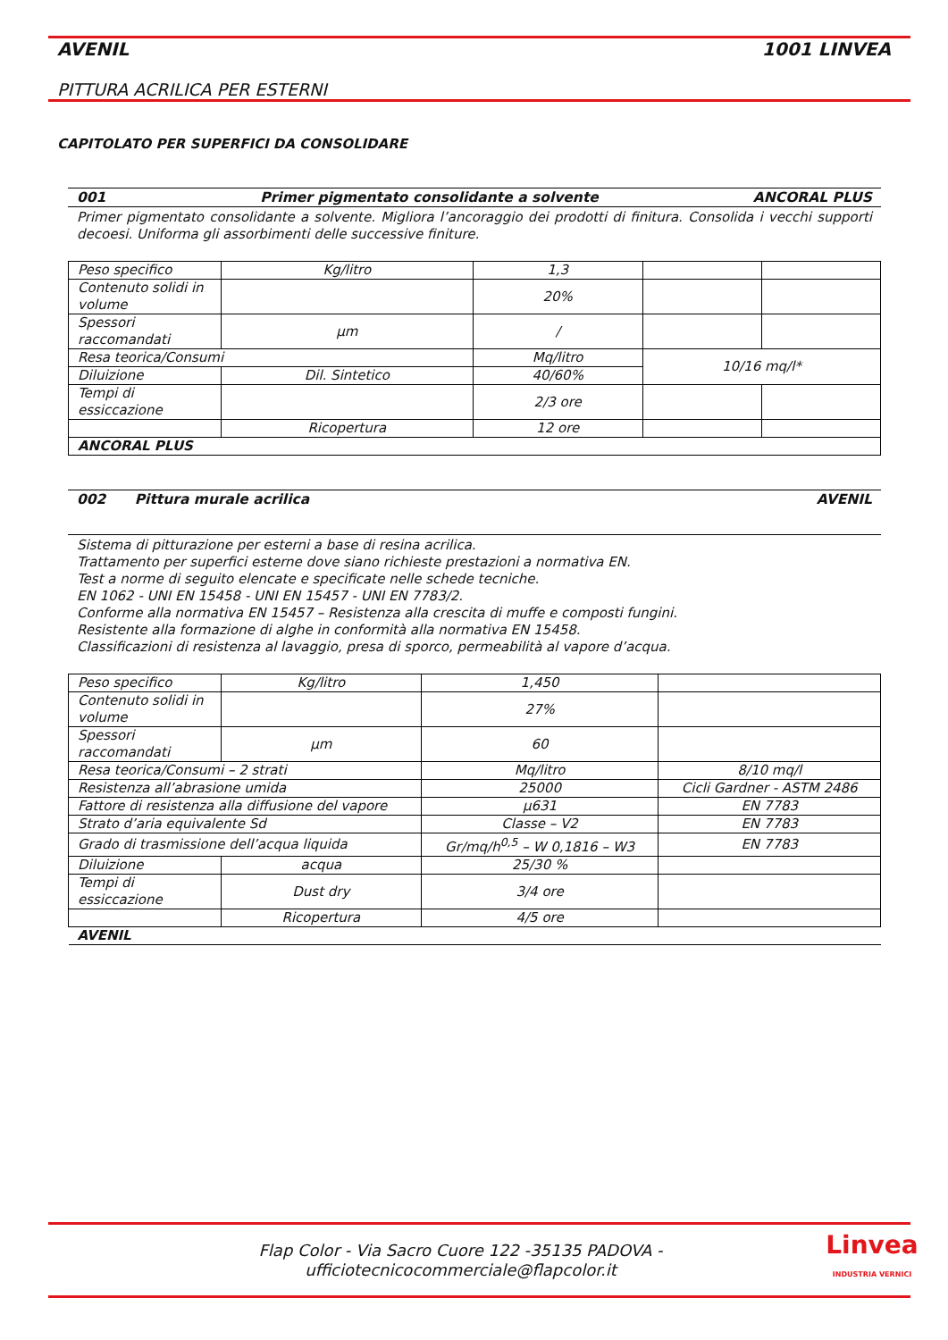AVENIL 1001 LINVEA
PITTURA ACRILICA PER ESTERNI
CAPITOLATO PER SUPERFICI DA CONSOLIDARE
001 Primer pigmentato consolidante a solvente ANCORAL PLUS
Primer pigmentato consolidante a solvente. Migliora l’ancoraggio dei prodotti di finitura. Consolida i vecchi supporti decoesi. Uniforma gli assorbimenti delle successive finiture.
| Peso specifico | Kg/litro | 1,3 | | |
| Contenuto solidi in volume | | 20% | | |
| Spessori raccomandati | µm | / | | |
| Resa teorica/Consumi | | Mq/litro | 10/16 mq/l* | |
| Diluizione | Dil. Sintetico | 40/60% | | |
| Tempi di essiccazione | | 2/3 ore | | |
| | Ricopertura | 12 ore | | |
| ANCORAL PLUS | | | | |
002 Pittura murale acrilica AVENIL
Sistema di pitturazione per esterni a base di resina acrilica.
Trattamento per superfici esterne dove siano richieste prestazioni a normativa EN.
Test a norme di seguito elencate e specificate nelle schede tecniche.
EN 1062 - UNI EN 15458 - UNI EN 15457 - UNI EN 7783/2.
Conforme alla normativa EN 15457 – Resistenza alla crescita di muffe e composti fungini.
Resistente alla formazione di alghe in conformità alla normativa EN 15458.
Classificazioni di resistenza al lavaggio, presa di sporco, permeabilità al vapore d’acqua.
| Peso specifico | Kg/litro | 1,450 | |
| Contenuto solidi in volume | | 27% | |
| Spessori raccomandati | µm | 60 | |
| Resa teorica/Consumi – 2 strati | | Mq/litro | 8/10 mq/l |
| Resistenza all’abrasione umida | | 25000 | Cicli Gardner - ASTM 2486 |
| Fattore di resistenza alla diffusione del vapore | | µ631 | EN 7783 |
| Strato d’aria equivalente Sd | | Classe – V2 | EN 7783 |
| Grado di trasmissione dell’acqua liquida | | Gr/mq/h<sup>0,5</sup> – W 0,1816 – W3 | EN 7783 |
| Diluizione | acqua | 25/30 % | |
| Tempi di essiccazione | Dust dry | 3/4 ore | |
| | Ricopertura | 4/5 ore | |
| AVENIL | | | |
Flap Color - Via Sacro Cuore 122 -35135 PADOVA -
ufficiotecnicocommerciale@flapcolor.it
Linvea
INDUSTRIA VERNICI